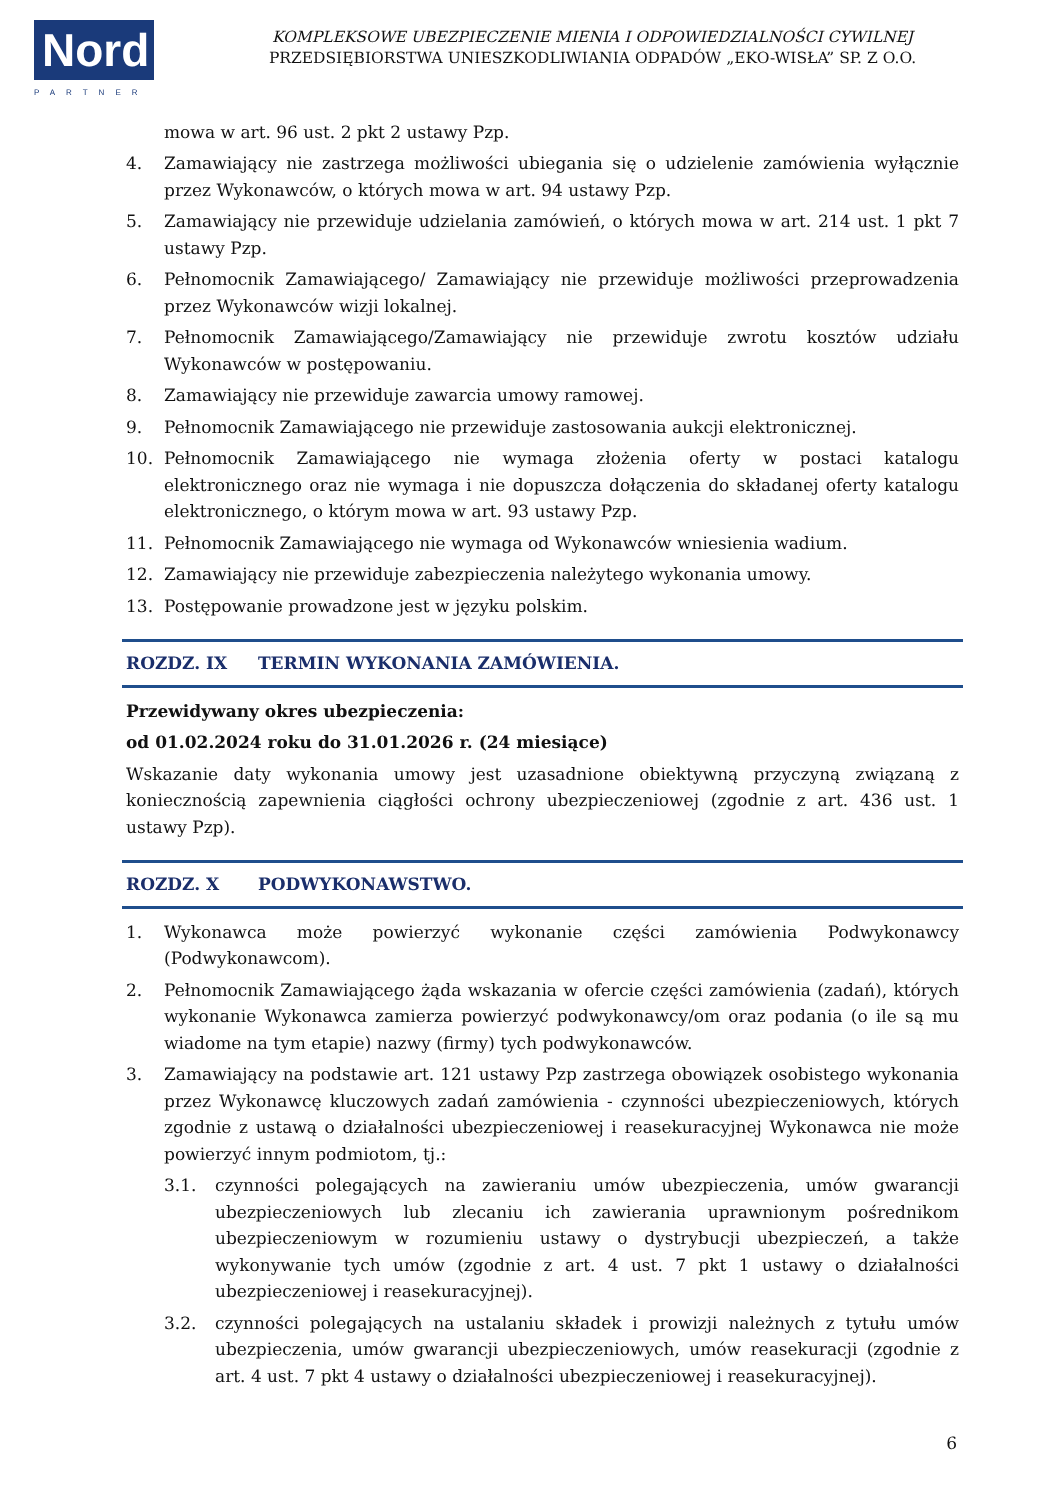Nord
PARTNER
KOMPLEKSOWE UBEZPIECZENIE MIENIA I ODPOWIEDZIALNOŚCI CYWILNEJ
PRZEDSIĘBIORSTWA UNIESZKODLIWIANIA ODPADÓW „EKO-WISŁA” SP. Z O.O.
mowa w art. 96 ust. 2 pkt 2 ustawy Pzp.
4. Zamawiający nie zastrzega możliwości ubiegania się o udzielenie zamówienia wyłącznie przez Wykonawców, o których mowa w art. 94 ustawy Pzp.
5. Zamawiający nie przewiduje udzielania zamówień, o których mowa w art. 214 ust. 1 pkt 7 ustawy Pzp.
6. Pełnomocnik Zamawiającego/ Zamawiający nie przewiduje możliwości przeprowadzenia przez Wykonawców wizji lokalnej.
7. Pełnomocnik Zamawiającego/Zamawiający nie przewiduje zwrotu kosztów udziału Wykonawców w postępowaniu.
8. Zamawiający nie przewiduje zawarcia umowy ramowej.
9. Pełnomocnik Zamawiającego nie przewiduje zastosowania aukcji elektronicznej.
10. Pełnomocnik Zamawiającego nie wymaga złożenia oferty w postaci katalogu elektronicznego oraz nie wymaga i nie dopuszcza dołączenia do składanej oferty katalogu elektronicznego, o którym mowa w art. 93 ustawy Pzp.
11. Pełnomocnik Zamawiającego nie wymaga od Wykonawców wniesienia wadium.
12. Zamawiający nie przewiduje zabezpieczenia należytego wykonania umowy.
13. Postępowanie prowadzone jest w języku polskim.
ROZDZ. IX TERMIN WYKONANIA ZAMÓWIENIA.
Przewidywany okres ubezpieczenia:
od 01.02.2024 roku do 31.01.2026 r. (24 miesiące)
Wskazanie daty wykonania umowy jest uzasadnione obiektywną przyczyną związaną z koniecznością zapewnienia ciągłości ochrony ubezpieczeniowej (zgodnie z art. 436 ust. 1 ustawy Pzp).
ROZDZ. X PODWYKONAWSTWO.
1. Wykonawca może powierzyć wykonanie części zamówienia Podwykonawcy (Podwykonawcom).
2. Pełnomocnik Zamawiającego żąda wskazania w ofercie części zamówienia (zadań), których wykonanie Wykonawca zamierza powierzyć podwykonawcy/om oraz podania (o ile są mu wiadome na tym etapie) nazwy (firmy) tych podwykonawców.
3. Zamawiający na podstawie art. 121 ustawy Pzp zastrzega obowiązek osobistego wykonania przez Wykonawcę kluczowych zadań zamówienia - czynności ubezpieczeniowych, których zgodnie z ustawą o działalności ubezpieczeniowej i reasekuracyjnej Wykonawca nie może powierzyć innym podmiotom, tj.:
3.1. czynności polegających na zawieraniu umów ubezpieczenia, umów gwarancji ubezpieczeniowych lub zlecaniu ich zawierania uprawnionym pośrednikom ubezpieczeniowym w rozumieniu ustawy o dystrybucji ubezpieczeń, a także wykonywanie tych umów (zgodnie z art. 4 ust. 7 pkt 1 ustawy o działalności ubezpieczeniowej i reasekuracyjnej).
3.2. czynności polegających na ustalaniu składek i prowizji należnych z tytułu umów ubezpieczenia, umów gwarancji ubezpieczeniowych, umów reasekuracji (zgodnie z art. 4 ust. 7 pkt 4 ustawy o działalności ubezpieczeniowej i reasekuracyjnej).
6